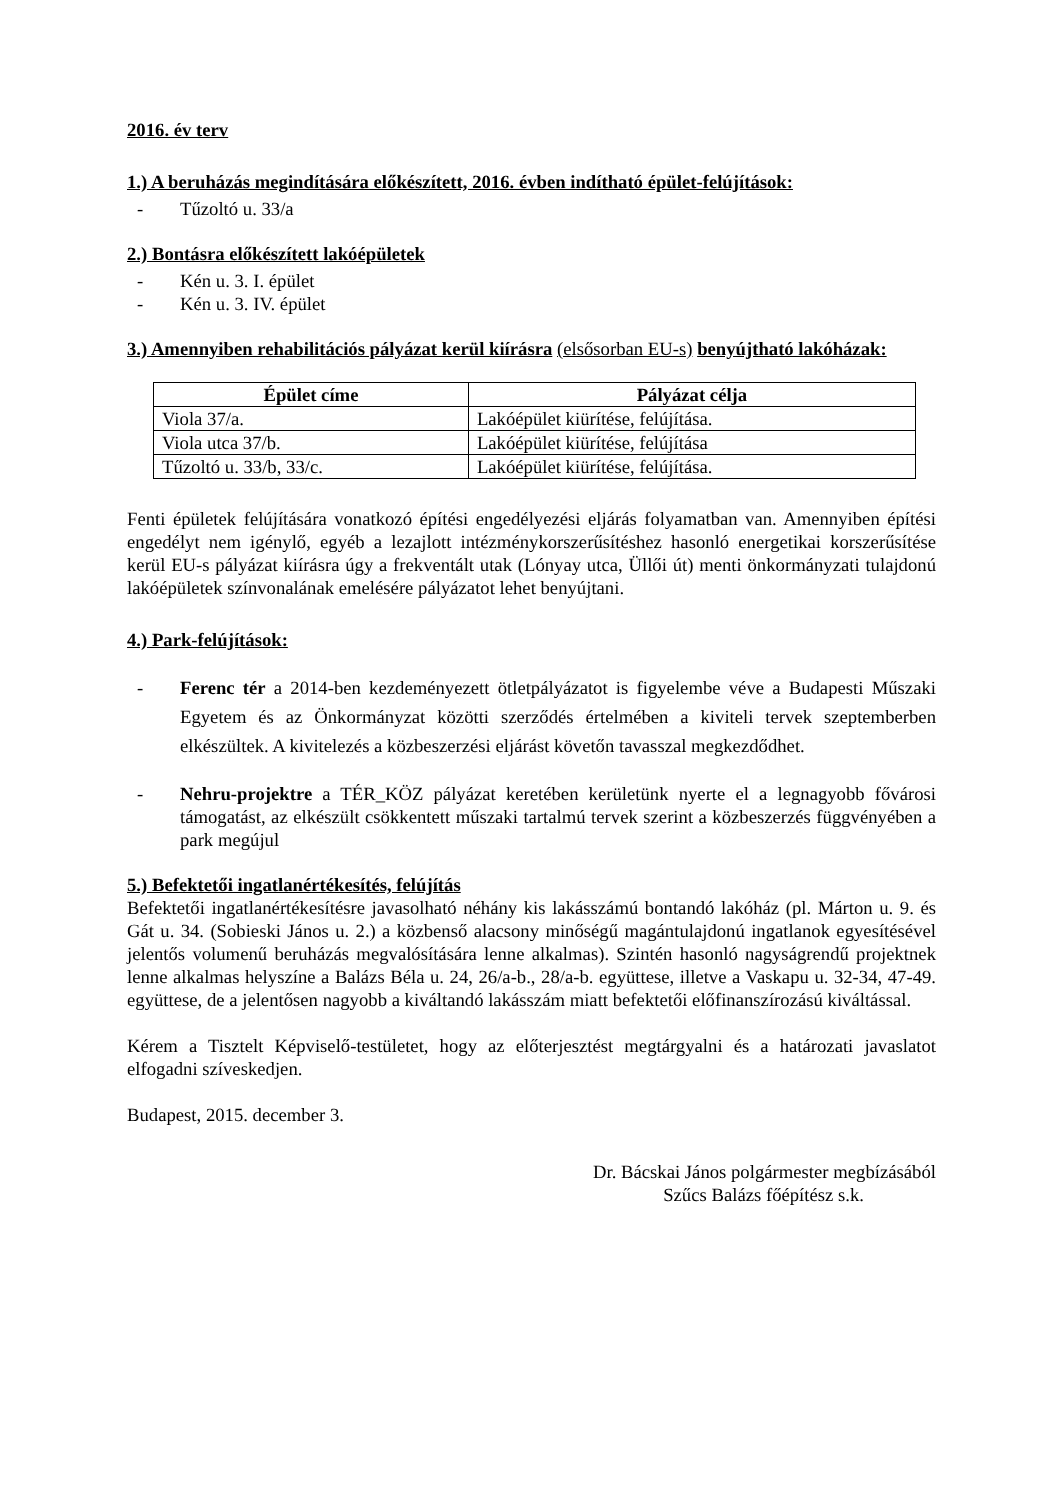2016. év terv
1.) A beruházás megindítására előkészített, 2016. évben indítható épület-felújítások:
- Tűzoltó u. 33/a
2.) Bontásra előkészített lakóépületek
- Kén u. 3. I. épület
- Kén u. 3. IV. épület
3.) Amennyiben rehabilitációs pályázat kerül kiírásra (elsősorban EU-s) benyújtható lakóházak:
| Épület címe | Pályázat célja |
| --- | --- |
| Viola 37/a. | Lakóépület kiürítése, felújítása. |
| Viola utca 37/b. | Lakóépület kiürítése, felújítása |
| Tűzoltó u. 33/b, 33/c. | Lakóépület kiürítése, felújítása. |
Fenti épületek felújítására vonatkozó építési engedélyezési eljárás folyamatban van. Amennyiben építési engedélyt nem igénylő, egyéb a lezajlott intézménykorszerűsítéshez hasonló energetikai korszerűsítése kerül EU-s pályázat kiírásra úgy a frekventált utak (Lónyay utca, Üllői út) menti önkormányzati tulajdonú lakóépületek színvonalának emelésére pályázatot lehet benyújtani.
4.) Park-felújítások:
- Ferenc tér a 2014-ben kezdeményezett ötletpályázatot is figyelembe véve a Budapesti Műszaki Egyetem és az Önkormányzat közötti szerződés értelmében a kiviteli tervek szeptemberben elkészültek. A kivitelezés a közbeszerzési eljárást követőn tavasszal megkezdődhet.
- Nehru-projektre a TÉR_KÖZ pályázat keretében kerületünk nyerte el a legnagyobb fővárosi támogatást, az elkészült csökkentett műszaki tartalmú tervek szerint a közbeszerzés függvényében a park megújul
5.) Befektetői ingatlanértékesítés, felújítás
Befektetői ingatlanértékesítésre javasolható néhány kis lakásszámú bontandó lakóház (pl. Márton u. 9. és Gát u. 34. (Sobieski János u. 2.) a közbenső alacsony minőségű magántulajdonú ingatlanok egyesítésével jelentős volumenű beruházás megvalósítására lenne alkalmas). Szintén hasonló nagyságrendű projektnek lenne alkalmas helyszíne a Balázs Béla u. 24, 26/a-b., 28/a-b. együttese, illetve a Vaskapu u. 32-34, 47-49. együttese, de a jelentősen nagyobb a kiváltandó lakásszám miatt befektetői előfinanszírozású kiváltással.
Kérem a Tisztelt Képviselő-testületet, hogy az előterjesztést megtárgyalni és a határozati javaslatot elfogadni szíveskedjen.
Budapest, 2015. december 3.
Dr. Bácskai János polgármester megbízásából
Szűcs Balázs főépítész s.k.